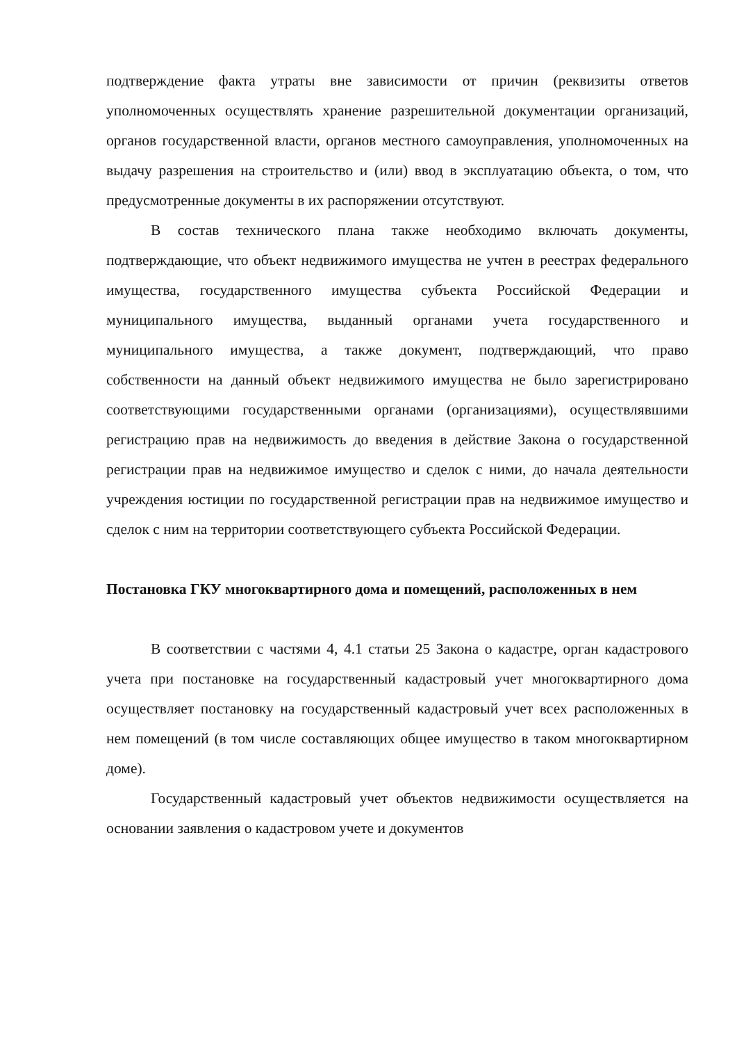подтверждение факта утраты вне зависимости от причин (реквизиты ответов уполномоченных осуществлять хранение разрешительной документации организаций, органов государственной власти, органов местного самоуправления, уполномоченных на выдачу разрешения на строительство и (или) ввод в эксплуатацию объекта, о том, что предусмотренные документы в их распоряжении отсутствуют.
В состав технического плана также необходимо включать документы, подтверждающие, что объект недвижимого имущества не учтен в реестрах федерального имущества, государственного имущества субъекта Российской Федерации и муниципального имущества, выданный органами учета государственного и муниципального имущества, а также документ, подтверждающий, что право собственности на данный объект недвижимого имущества не было зарегистрировано соответствующими государственными органами (организациями), осуществлявшими регистрацию прав на недвижимость до введения в действие Закона о государственной регистрации прав на недвижимое имущество и сделок с ними, до начала деятельности учреждения юстиции по государственной регистрации прав на недвижимое имущество и сделок с ним на территории соответствующего субъекта Российской Федерации.
Постановка ГКУ многоквартирного дома и помещений, расположенных в нем
В соответствии с частями 4, 4.1 статьи 25 Закона о кадастре, орган кадастрового учета при постановке на государственный кадастровый учет многоквартирного дома осуществляет постановку на государственный кадастровый учет всех расположенных в нем помещений (в том числе составляющих общее имущество в таком многоквартирном доме).
Государственный кадастровый учет объектов недвижимости осуществляется на основании заявления о кадастровом учете и документов